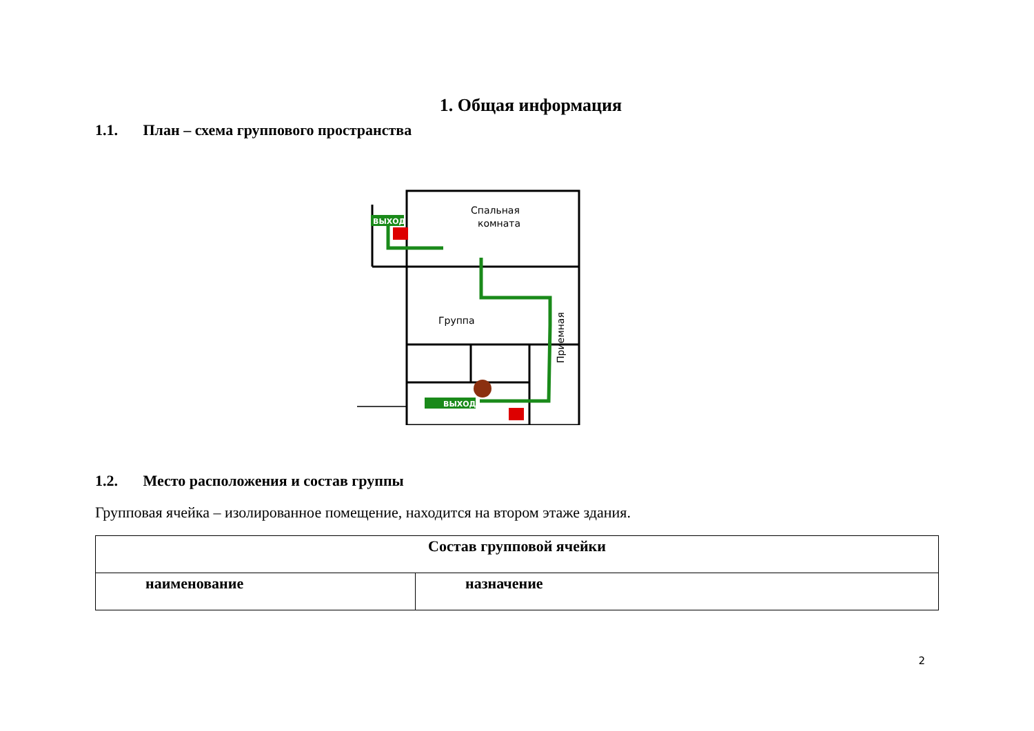1. Общая информация
1.1. План – схема группового пространства
Спальная
комната
Группа
Приемная
ВЫХОД
ВЫХОД
1.2. Место расположения и состав группы
Групповая ячейка – изолированное помещение, находится на втором этаже здания.
| Состав групповой ячейки | |
| --- | --- |
| наименование | назначение |
2